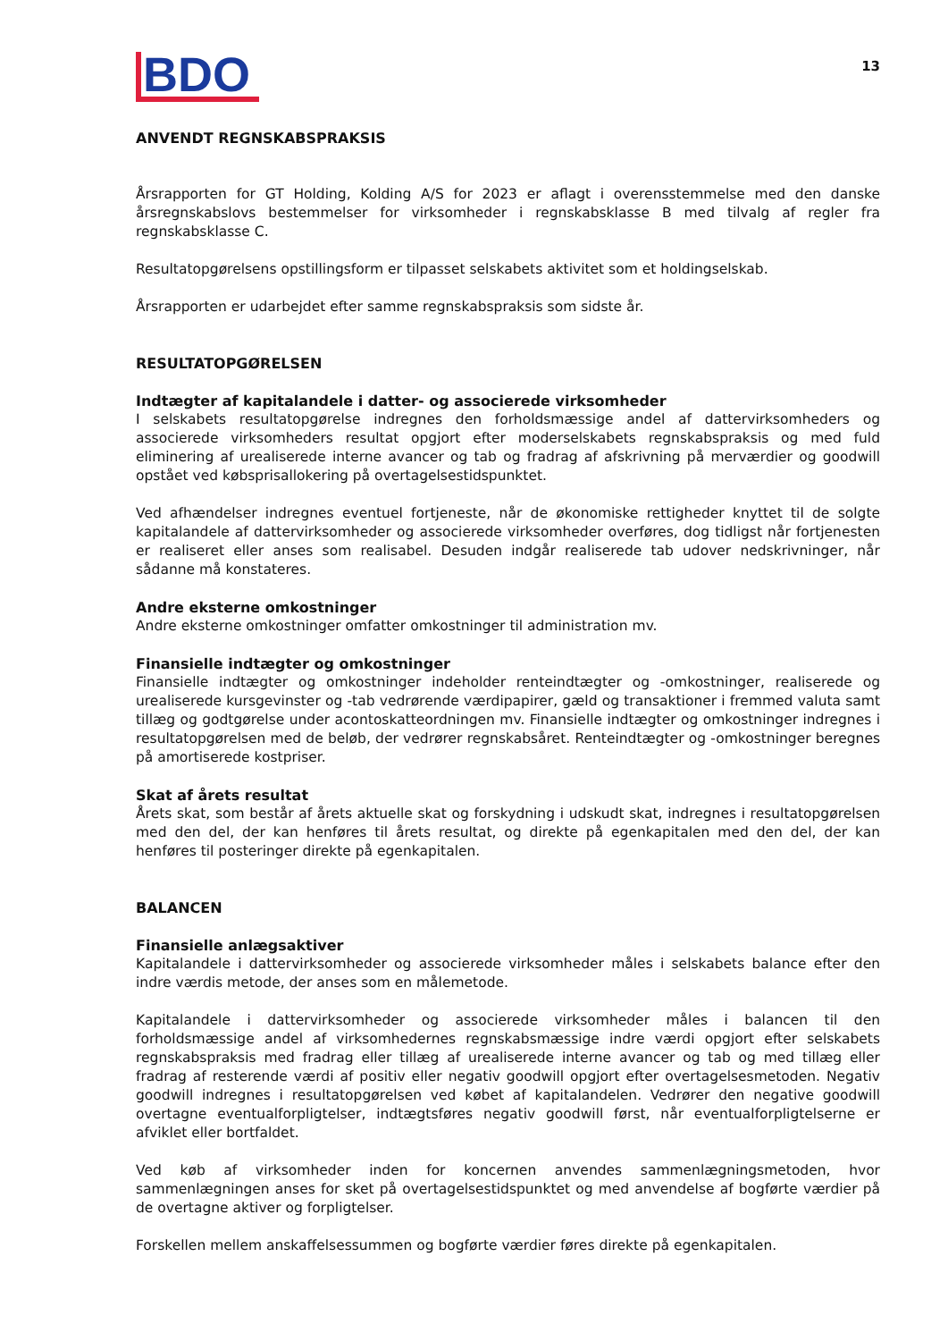BDO
13
ANVENDT REGNSKABSPRAKSIS
Årsrapporten for GT Holding, Kolding A/S for 2023 er aflagt i overensstemmelse med den danske årsregnskabslovs bestemmelser for virksomheder i regnskabsklasse B med tilvalg af regler fra regnskabsklasse C.
Resultatopgørelsens opstillingsform er tilpasset selskabets aktivitet som et holdingselskab.
Årsrapporten er udarbejdet efter samme regnskabspraksis som sidste år.
RESULTATOPGØRELSEN
Indtægter af kapitalandele i datter- og associerede virksomheder
I selskabets resultatopgørelse indregnes den forholdsmæssige andel af dattervirksomheders og associerede virksomheders resultat opgjort efter moderselskabets regnskabspraksis og med fuld eliminering af urealiserede interne avancer og tab og fradrag af afskrivning på merværdier og goodwill opstået ved købsprisallokering på overtagelsestidspunktet.
Ved afhændelser indregnes eventuel fortjeneste, når de økonomiske rettigheder knyttet til de solgte kapitalandele af dattervirksomheder og associerede virksomheder overføres, dog tidligst når fortjenesten er realiseret eller anses som realisabel. Desuden indgår realiserede tab udover nedskrivninger, når sådanne må konstateres.
Andre eksterne omkostninger
Andre eksterne omkostninger omfatter omkostninger til administration mv.
Finansielle indtægter og omkostninger
Finansielle indtægter og omkostninger indeholder renteindtægter og -omkostninger, realiserede og urealiserede kursgevinster og -tab vedrørende værdipapirer, gæld og transaktioner i fremmed valuta samt tillæg og godtgørelse under acontoskatteordningen mv. Finansielle indtægter og omkostninger indregnes i resultatopgørelsen med de beløb, der vedrører regnskabsåret. Renteindtægter og -omkostninger beregnes på amortiserede kostpriser.
Skat af årets resultat
Årets skat, som består af årets aktuelle skat og forskydning i udskudt skat, indregnes i resultatopgørelsen med den del, der kan henføres til årets resultat, og direkte på egenkapitalen med den del, der kan henføres til posteringer direkte på egenkapitalen.
BALANCEN
Finansielle anlægsaktiver
Kapitalandele i dattervirksomheder og associerede virksomheder måles i selskabets balance efter den indre værdis metode, der anses som en målemetode.
Kapitalandele i dattervirksomheder og associerede virksomheder måles i balancen til den forholdsmæssige andel af virksomhedernes regnskabsmæssige indre værdi opgjort efter selskabets regnskabspraksis med fradrag eller tillæg af urealiserede interne avancer og tab og med tillæg eller fradrag af resterende værdi af positiv eller negativ goodwill opgjort efter overtagelsesmetoden. Negativ goodwill indregnes i resultatopgørelsen ved købet af kapitalandelen. Vedrører den negative goodwill overtagne eventualforpligtelser, indtægtsføres negativ goodwill først, når eventualforpligtelserne er afviklet eller bortfaldet.
Ved køb af virksomheder inden for koncernen anvendes sammenlægningsmetoden, hvor sammenlægningen anses for sket på overtagelsestidspunktet og med anvendelse af bogførte værdier på de overtagne aktiver og forpligtelser.
Forskellen mellem anskaffelsessummen og bogførte værdier føres direkte på egenkapitalen.